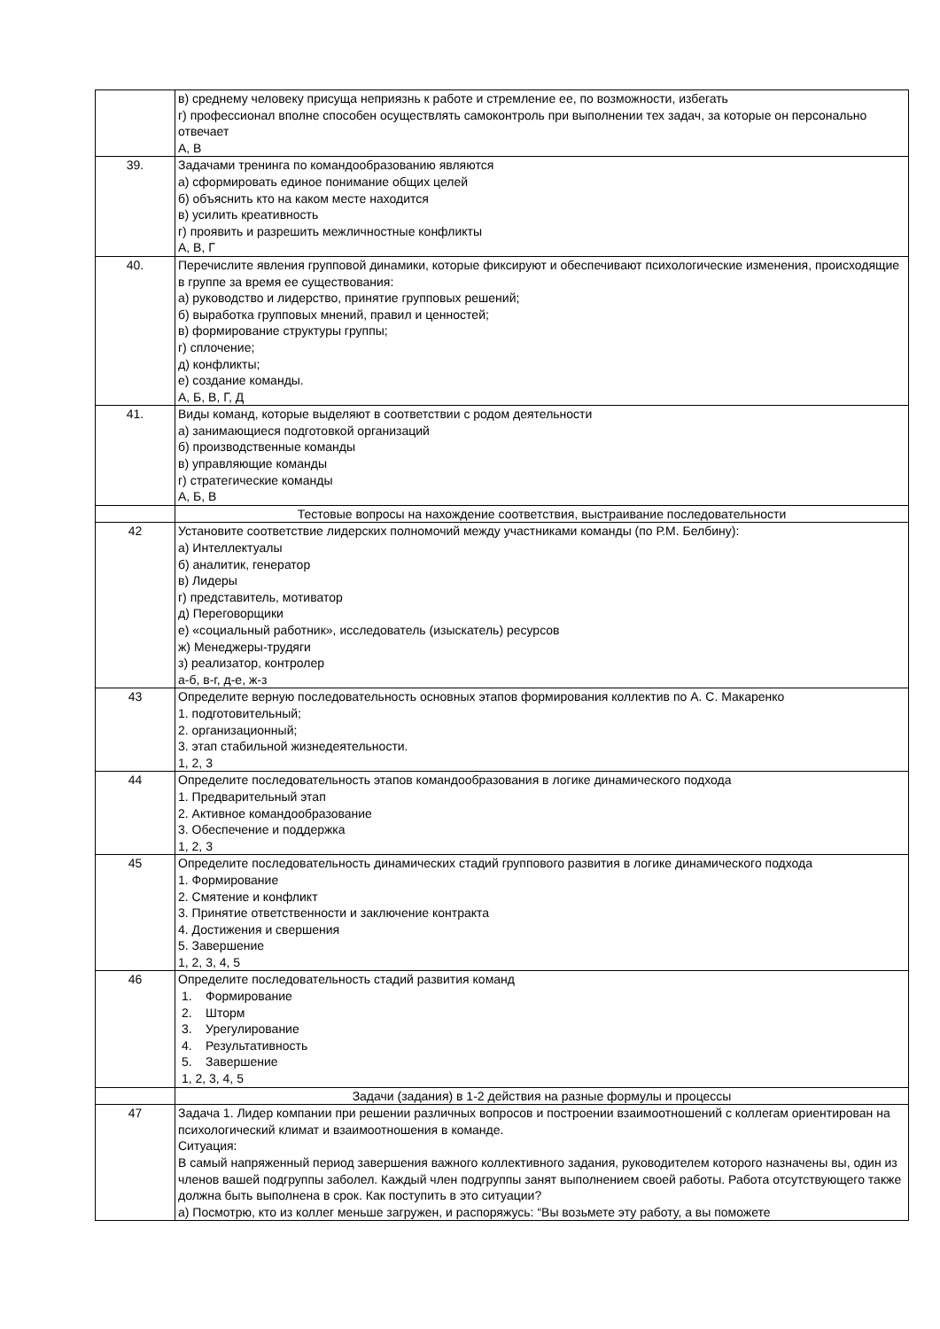| | в) среднему человеку присуща неприязнь к работе и стремление ее, по возможности, избегать г) профессионал вполне способен осуществлять самоконтроль при выполнении тех задач, за которые он персонально отвечает А, В |
| 39. | Задачами тренинга по командообразованию являются а) сформировать единое понимание общих целей б) объяснить кто на каком месте находится в) усилить креативность г) проявить и разрешить межличностные конфликты А, В, Г |
| 40. | Перечислите явления групповой динамики, которые фиксируют и обеспечивают психологические изменения, происходящие в группе за время ее существования: а) руководство и лидерство, принятие групповых решений; б) выработка групповых мнений, правил и ценностей; в) формирование структуры группы; г) сплочение; д) конфликты; е) создание команды. А, Б, В, Г, Д |
| 41. | Виды команд, которые выделяют в соответствии с родом деятельности а) занимающиеся подготовкой организаций б) производственные команды в) управляющие команды г) стратегические команды А, Б, В |
| | Тестовые вопросы на нахождение соответствия, выстраивание последовательности |
| 42 | Установите соответствие лидерских полномочий между участниками команды (по Р.М. Белбину): а) Интеллектуалы б) аналитик, генератор в) Лидеры г) представитель, мотиватор д) Переговорщики е) «социальный работник», исследователь (изыскатель) ресурсов ж) Менеджеры-трудяги з) реализатор, контролер а-б, в-г, д-е, ж-з |
| 43 | Определите верную последовательность основных этапов формирования коллектив по А. С. Макаренко 1. подготовительный; 2. организационный; 3. этап стабильной жизнедеятельности. 1, 2, 3 |
| 44 | Определите последовательность этапов командообразования в логике динамического подхода 1. Предварительный этап 2. Активное командообразование 3. Обеспечение и поддержка 1, 2, 3 |
| 45 | Определите последовательность динамических стадий группового развития в логике динамического подхода 1. Формирование 2. Смятение и конфликт 3. Принятие ответственности и заключение контракта 4. Достижения и свершения 5. Завершение 1, 2, 3, 4, 5 |
| 46 | Определите последовательность стадий развития команд 1. Формирование 2. Шторм 3. Урегулирование 4. Результативность 5. Завершение 1, 2, 3, 4, 5 |
| | Задачи (задания) в 1-2 действия на разные формулы и процессы |
| 47 | Задача 1. Лидер компании при решении различных вопросов и построении взаимоотношений с коллегам ориентирован на психологический климат и взаимоотношения в команде. Ситуация: В самый напряженный период завершения важного коллективного задания, руководителем которого назначены вы, один из членов вашей подгруппы заболел. Каждый член подгруппы занят выполнением своей работы. Работа отсутствующего также должна быть выполнена в срок. Как поступить в это ситуации? а) Посмотрю, кто из коллег меньше загружен, и распоряжусь: “Вы возьмете эту работу, а вы поможете |